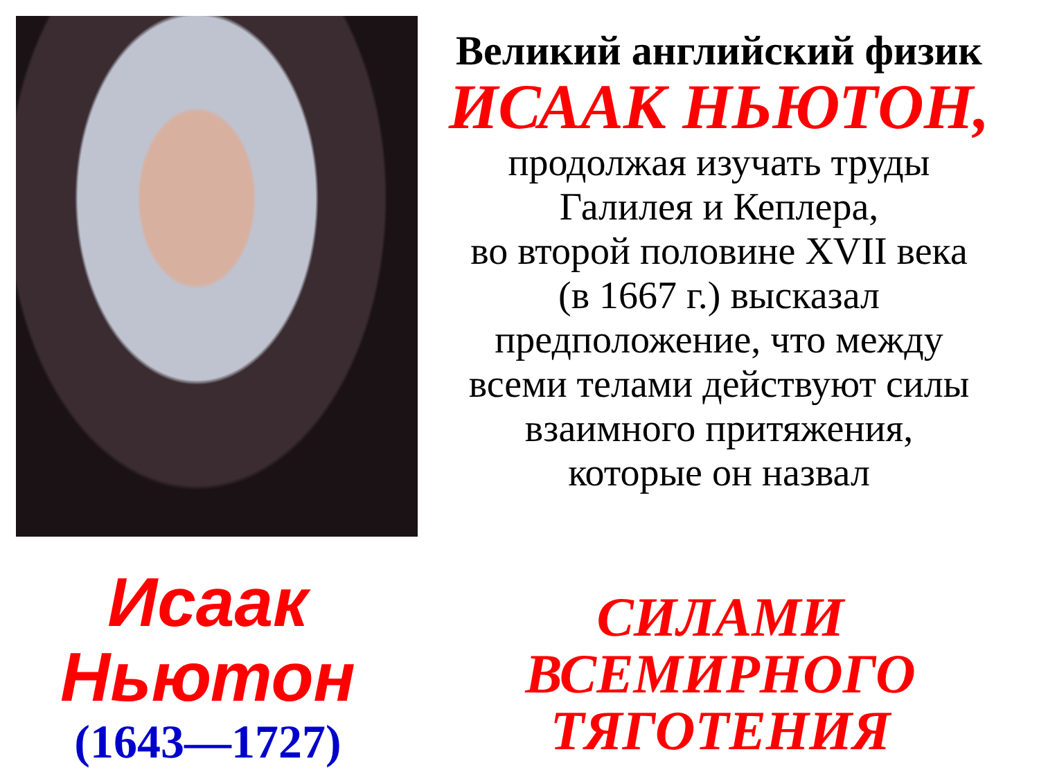Великий английский физик
ИСААК НЬЮТОН,
продолжая изучать труды
Галилея и Кеплера,
во второй половине XVII века
(в 1667 г.) высказал
предположение, что между
всеми телами действуют силы
взаимного притяжения,
которые он назвал
Исаак
Ньютон
(1643—1727)
СИЛАМИ
ВСЕМИРНОГО
ТЯГОТЕНИЯ